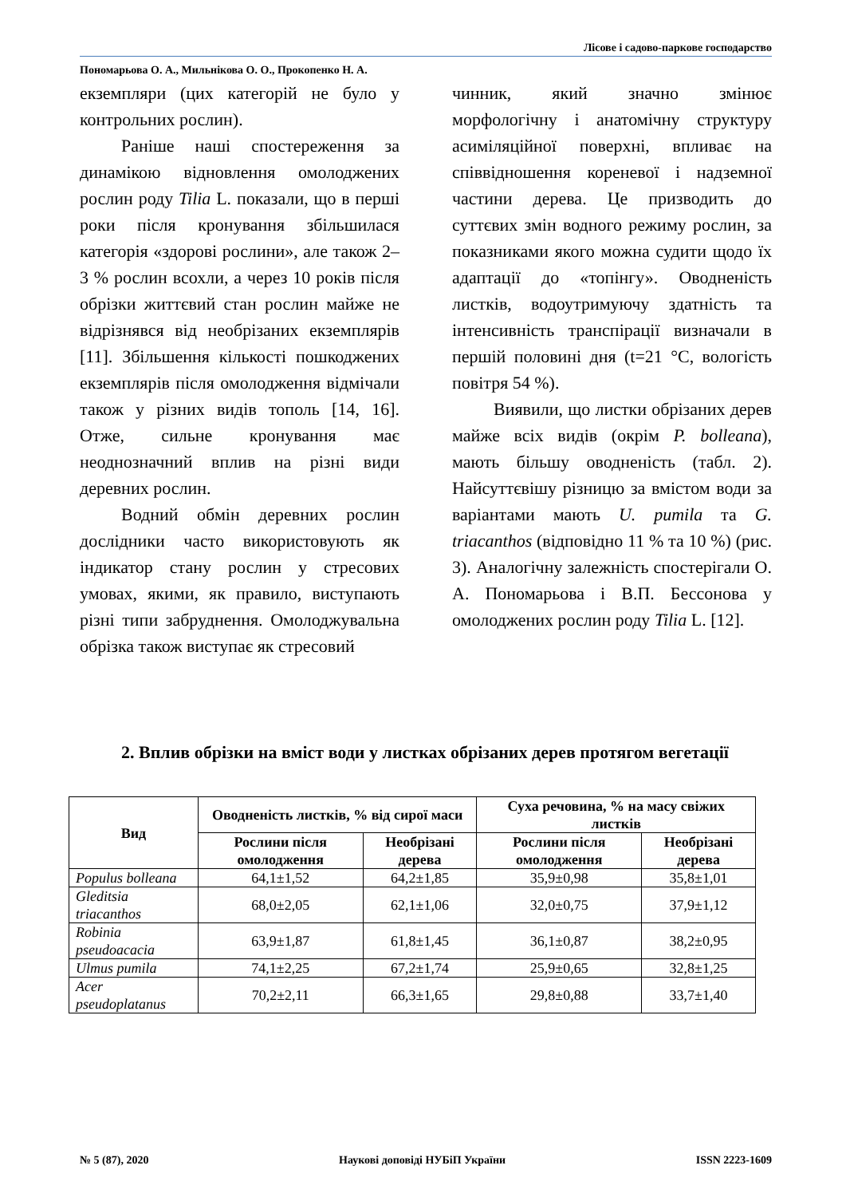Лісове і садово-паркове господарство
Пономарьова О. А., Мильнікова О. О., Прокопенко Н. А.
екземпляри (цих категорій не було у контрольних рослин).
Раніше наші спостереження за динамікою відновлення омолоджених рослин роду Tilia L. показали, що в перші роки після кронування збільшилася категорія «здорові рослини», але також 2–3 % рослин всохли, а через 10 років після обрізки життєвий стан рослин майже не відрізнявся від необрізаних екземплярів [11]. Збільшення кількості пошкоджених екземплярів після омолодження відмічали також у різних видів тополь [14, 16]. Отже, сильне кронування має неоднозначний вплив на різні види деревних рослин.
Водний обмін деревних рослин дослідники часто використовують як індикатор стану рослин у стресових умовах, якими, як правило, виступають різні типи забруднення. Омолоджувальна обрізка також виступає як стресовий
чинник, який значно змінює морфологічну і анатомічну структуру асиміляційної поверхні, впливає на співвідношення кореневої і надземної частини дерева. Це призводить до суттєвих змін водного режиму рослин, за показниками якого можна судити щодо їх адаптації до «топінгу». Оводненість листків, водоутримуючу здатність та інтенсивність транспірації визначали в першій половині дня (t=21 °C, вологість повітря 54 %).
Виявили, що листки обрізаних дерев майже всіх видів (окрім P. bolleana), мають більшу оводненість (табл. 2). Найсуттєвішу різницю за вмістом води за варіантами мають U. pumila та G. triacanthos (відповідно 11 % та 10 %) (рис. 3). Аналогічну залежність спостерігали О. А. Пономарьова і В.П. Бессонова у омолоджених рослин роду Tilia L. [12].
2. Вплив обрізки на вміст води у листках обрізаних дерев протягом вегетації
| Вид | Оводненість листків, % від сирої маси | | Суха речовина, % на масу свіжих листків | |
| --- | --- | --- | --- | --- |
| | Рослини після омолодження | Необрізані дерева | Рослини після омолодження | Необрізані дерева |
| Populus bolleana | 64,1±1,52 | 64,2±1,85 | 35,9±0,98 | 35,8±1,01 |
| Gleditsia triacanthos | 68,0±2,05 | 62,1±1,06 | 32,0±0,75 | 37,9±1,12 |
| Robinia pseudoacacia | 63,9±1,87 | 61,8±1,45 | 36,1±0,87 | 38,2±0,95 |
| Ulmus pumila | 74,1±2,25 | 67,2±1,74 | 25,9±0,65 | 32,8±1,25 |
| Acer pseudoplatanus | 70,2±2,11 | 66,3±1,65 | 29,8±0,88 | 33,7±1,40 |
№ 5 (87), 2020 Наукові доповіді НУБіП України ISSN 2223-1609